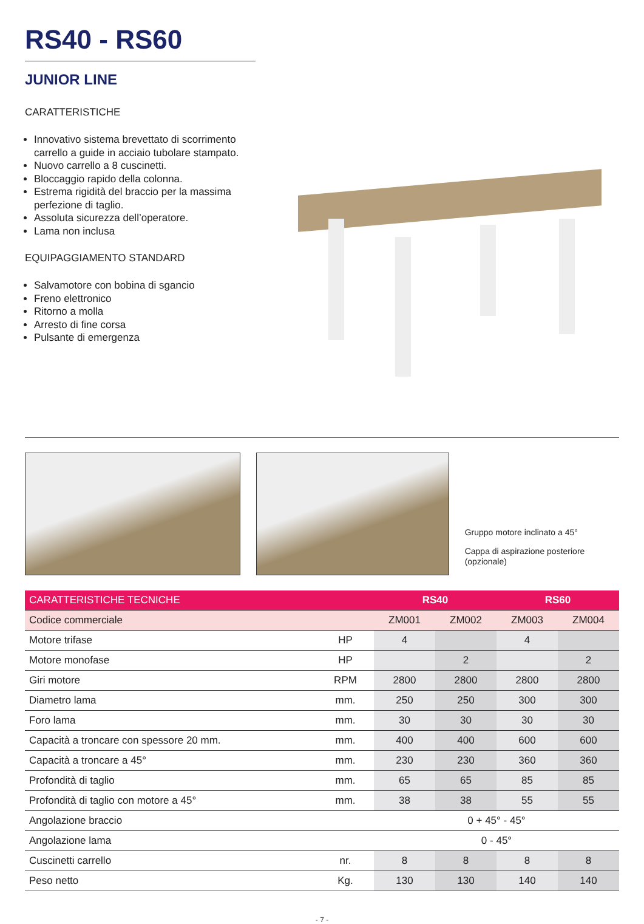RS40 - RS60
JUNIOR LINE
CARATTERISTICHE
Innovativo sistema brevettato di scorrimento carrello a guide in acciaio tubolare stampato.
Nuovo carrello a 8 cuscinetti.
Bloccaggio rapido della colonna.
Estrema rigidità del braccio per la massima perfezione di taglio.
Assoluta sicurezza dell’operatore.
Lama non inclusa
EQUIPAGGIAMENTO STANDARD
Salvamotore con bobina di sgancio
Freno elettronico
Ritorno a molla
Arresto di fine corsa
Pulsante di emergenza
Gruppo motore inclinato a 45°
Cappa di aspirazione posteriore (opzionale)
| CARATTERISTICHE TECNICHE | | RS40 | | RS60 | |
| --- | --- | --- | --- | --- | --- |
| Codice commerciale | | ZM001 | ZM002 | ZM003 | ZM004 |
| Motore trifase | HP | 4 | | 4 | |
| Motore monofase | HP | | 2 | | 2 |
| Giri motore | RPM | 2800 | 2800 | 2800 | 2800 |
| Diametro lama | mm. | 250 | 250 | 300 | 300 |
| Foro lama | mm. | 30 | 30 | 30 | 30 |
| Capacità a troncare con spessore 20 mm. | mm. | 400 | 400 | 600 | 600 |
| Capacità a troncare a 45° | mm. | 230 | 230 | 360 | 360 |
| Profondità di taglio | mm. | 65 | 65 | 85 | 85 |
| Profondità di taglio con motore a 45° | mm. | 38 | 38 | 55 | 55 |
| Angolazione braccio | | 0 + 45° - 45° | | | |
| Angolazione lama | | 0 - 45° | | | |
| Cuscinetti carrello | nr. | 8 | 8 | 8 | 8 |
| Peso netto | Kg. | 130 | 130 | 140 | 140 |
- 7 -